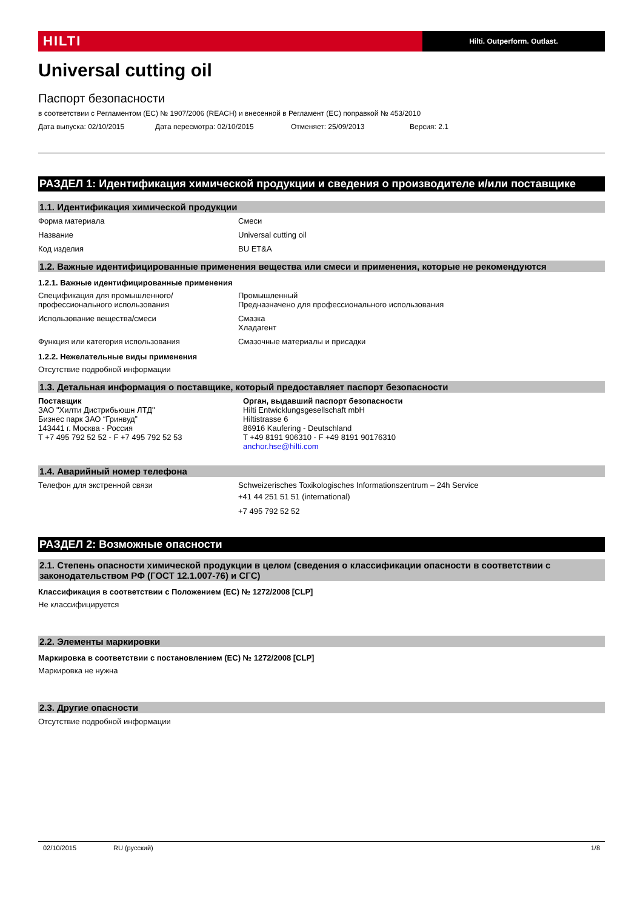HILTI
Hilti. Outperform. Outlast.
Universal cutting oil
Паспорт безопасности
в соответствии с Регламентом (ЕС) № 1907/2006 (REACH) и внесенной в Регламент (ЕС) поправкой № 453/2010
Дата выпуска: 02/10/2015 Дата пересмотра: 02/10/2015 Отменяет: 25/09/2013 Версия: 2.1
РАЗДЕЛ 1: Идентификация химической продукции и сведения о производителе и/или поставщике
1.1. Идентификация химической продукции
Форма материала Смеси
Название Universal cutting oil
Код изделия BU ET&A
1.2. Важные идентифицированные применения вещества или смеси и применения, которые не рекомендуются
1.2.1. Важные идентифицированные применения
Спецификация для промышленного/профессионального использования
Промышленный
Предназначено для профессионального использования
Использование вещества/смеси Смазка
Хладагент
Функция или категория использования
Смазочные материалы и присадки
1.2.2. Нежелательные виды применения
Отсутствие подробной информации
1.3. Детальная информация о поставщике, который предоставляет паспорт безопасности
Поставщик
ЗАО "Хилти Дистрибьюшн ЛТД"
Бизнес парк ЗАО “Гринвуд”
143441 г. Москва - Россия
T +7 495 792 52 52 - F +7 495 792 52 53
Орган, выдавший паспорт безопасности
Hilti Entwicklungsgesellschaft mbH
Hiltistrasse 6
86916 Kaufering - Deutschland
T +49 8191 906310 - F +49 8191 90176310
anchor.hse@hilti.com
1.4. Аварийный номер телефона
Телефон для экстренной связи Schweizerisches Toxikologisches Informationszentrum – 24h Service
+41 44 251 51 51 (international)
+7 495 792 52 52
РАЗДЕЛ 2: Возможные опасности
2.1. Степень опасности химической продукции в целом (сведения о классификации опасности в соответствии с законодательством РФ (ГОСТ 12.1.007-76) и СГС)
Классификация в соответствии с Положением (ЕС) № 1272/2008 [CLP]
Не классифицируется
2.2. Элементы маркировки
Маркировка в соответствии с постановлением (ЕС) № 1272/2008 [CLP]
Маркировка не нужна
2.3. Другие опасности
Отсутствие подробной информации
02/10/2015 RU (русский) 1/8